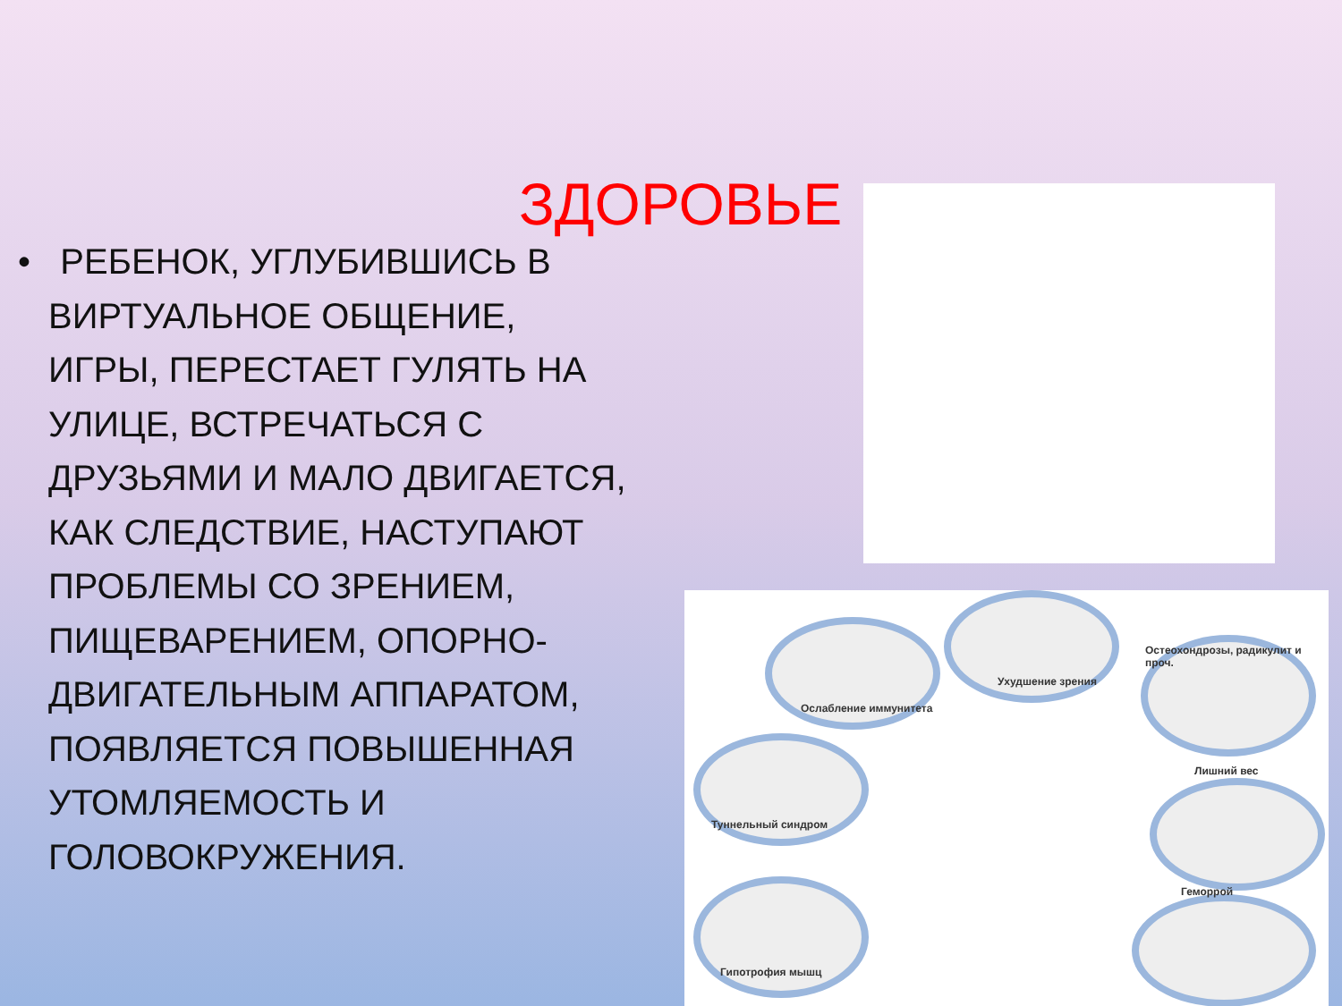ЗДОРОВЬЕ
• РЕБЕНОК, УГЛУБИВШИСЬ В ВИРТУАЛЬНОЕ ОБЩЕНИЕ, ИГРЫ, ПЕРЕСТАЕТ ГУЛЯТЬ НА УЛИЦЕ, ВСТРЕЧАТЬСЯ С ДРУЗЬЯМИ И МАЛО ДВИГАЕТСЯ, КАК СЛЕДСТВИЕ, НАСТУПАЮТ ПРОБЛЕМЫ СО ЗРЕНИЕМ, ПИЩЕВАРЕНИЕМ, ОПОРНО-ДВИГАТЕЛЬНЫМ АППАРАТОМ, ПОЯВЛЯЕТСЯ ПОВЫШЕННАЯ УТОМЛЯЕМОСТЬ И ГОЛОВОКРУЖЕНИЯ.
Ослабление иммунитета
Ухудшение зрения
Остеохондрозы, радикулит и проч.
Туннельный синдром
Лишний вес
Геморрой
Гипотрофия мышц